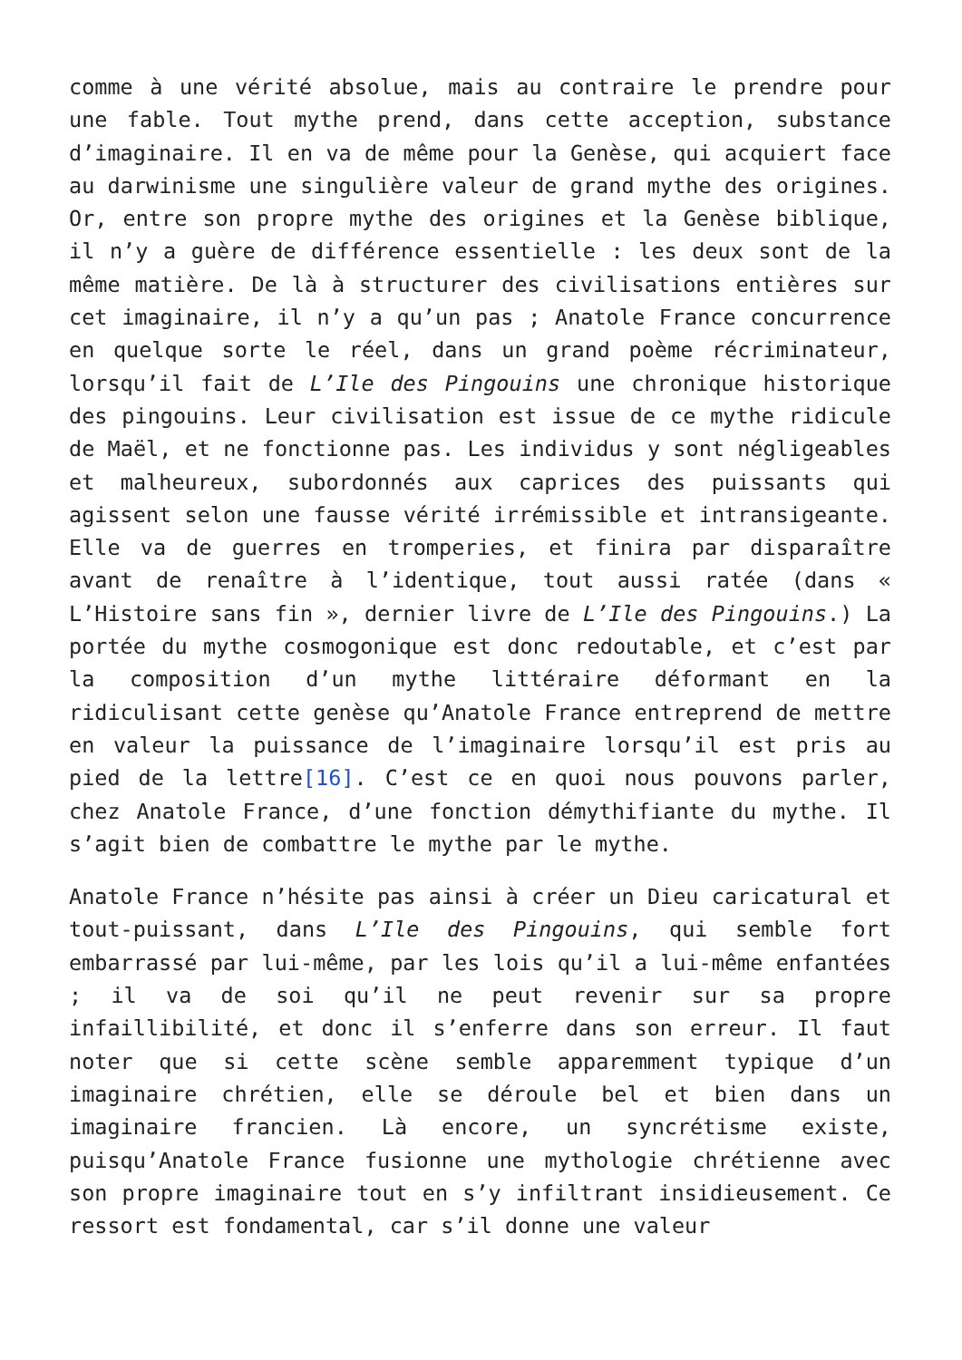comme à une vérité absolue, mais au contraire le prendre pour une fable. Tout mythe prend, dans cette acception, substance d’imaginaire. Il en va de même pour la Genèse, qui acquiert face au darwinisme une singulière valeur de grand mythe des origines. Or, entre son propre mythe des origines et la Genèse biblique, il n’y a guère de différence essentielle : les deux sont de la même matière. De là à structurer des civilisations entières sur cet imaginaire, il n’y a qu’un pas ; Anatole France concurrence en quelque sorte le réel, dans un grand poème récriminateur, lorsqu’il fait de L’Ile des Pingouins une chronique historique des pingouins. Leur civilisation est issue de ce mythe ridicule de Maël, et ne fonctionne pas. Les individus y sont négligeables et malheureux, subordonnés aux caprices des puissants qui agissent selon une fausse vérité irrémissible et intransigeante. Elle va de guerres en tromperies, et finira par disparaître avant de renaître à l’identique, tout aussi ratée (dans « L’Histoire sans fin », dernier livre de L’Ile des Pingouins.) La portée du mythe cosmogonique est donc redoutable, et c’est par la composition d’un mythe littéraire déformant en la ridiculisant cette genèse qu’Anatole France entreprend de mettre en valeur la puissance de l’imaginaire lorsqu’il est pris au pied de la lettre[16]. C’est ce en quoi nous pouvons parler, chez Anatole France, d’une fonction démythifiante du mythe. Il s’agit bien de combattre le mythe par le mythe.
Anatole France n’hésite pas ainsi à créer un Dieu caricatural et tout-puissant, dans L’Ile des Pingouins, qui semble fort embarrassé par lui-même, par les lois qu’il a lui-même enfantées ; il va de soi qu’il ne peut revenir sur sa propre infaillibilité, et donc il s’enferre dans son erreur. Il faut noter que si cette scène semble apparemment typique d’un imaginaire chrétien, elle se déroule bel et bien dans un imaginaire francien. Là encore, un syncrétisme existe, puisqu’Anatole France fusionne une mythologie chrétienne avec son propre imaginaire tout en s’y infiltrant insidieusement. Ce ressort est fondamental, car s’il donne une valeur